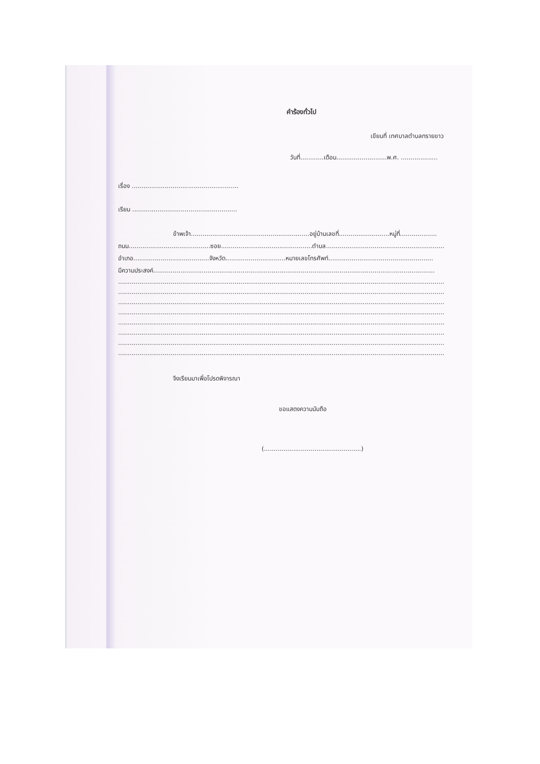คำร้องทั่วไป
เขียนที่ เทศบาลตำบลทรายขาว
วันที่............เดือน..........................พ.ศ. ...................
เรื่อง .......................................................
เรียน ......................................................
ข้าพเจ้า.............................................................อยู่บ้านเลขที่..........................หมู่ที่...................
ถนน..........................................ซอย...............................................ตำบล.................................................................
อำเภอ.......................................จังหวัด...............................หมายเลขโทรศัพท์......................................................
มีความประสงค์.................................................................................................................................................
..............................................................................................................................................................................
..............................................................................................................................................................................
..............................................................................................................................................................................
..............................................................................................................................................................................
..............................................................................................................................................................................
..............................................................................................................................................................................
..............................................................................................................................................................................
..............................................................................................................................................................................
จึงเรียนมาเพื่อโปรดพิจารณา
ขอแสดงความนับถือ
(..................................................)